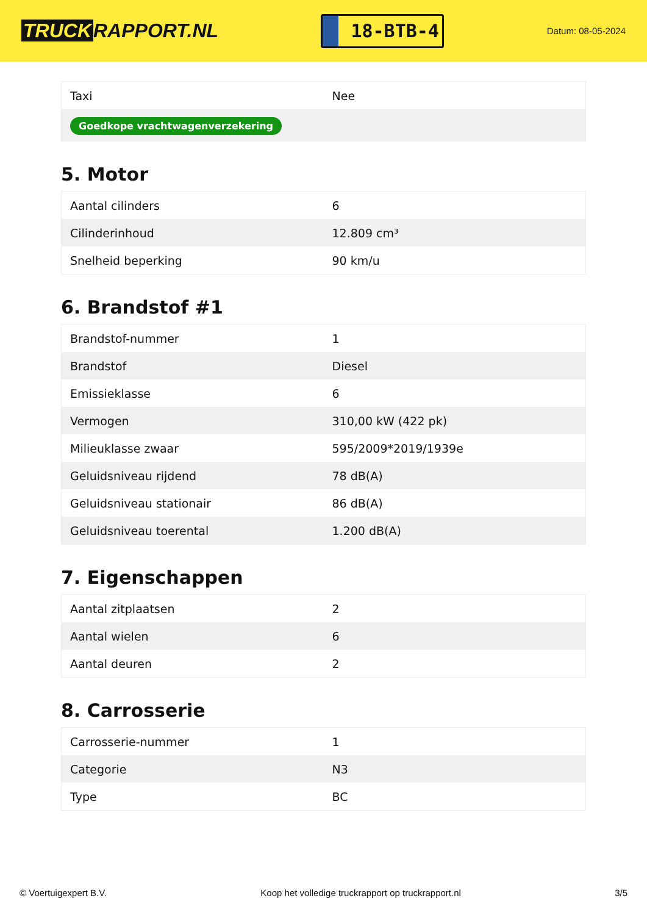TRUCK RAPPORT.NL
18-BTB-4
Datum: 08-05-2024
| Taxi | Nee |
| Goedkope vrachtwagenverzekering | |
5. Motor
| Aantal cilinders | 6 |
| Cilinderinhoud | 12.809 cm³ |
| Snelheid beperking | 90 km/u |
6. Brandstof #1
| Brandstof-nummer | 1 |
| Brandstof | Diesel |
| Emissieklasse | 6 |
| Vermogen | 310,00 kW (422 pk) |
| Milieuklasse zwaar | 595/2009*2019/1939e |
| Geluidsniveau rijdend | 78 dB(A) |
| Geluidsniveau stationair | 86 dB(A) |
| Geluidsniveau toerental | 1.200 dB(A) |
7. Eigenschappen
| Aantal zitplaatsen | 2 |
| Aantal wielen | 6 |
| Aantal deuren | 2 |
8. Carrosserie
| Carrosserie-nummer | 1 |
| Categorie | N3 |
| Type | BC |
© Voertuigexpert B.V. Koop het volledige truckrapport op truckrapport.nl 3/5